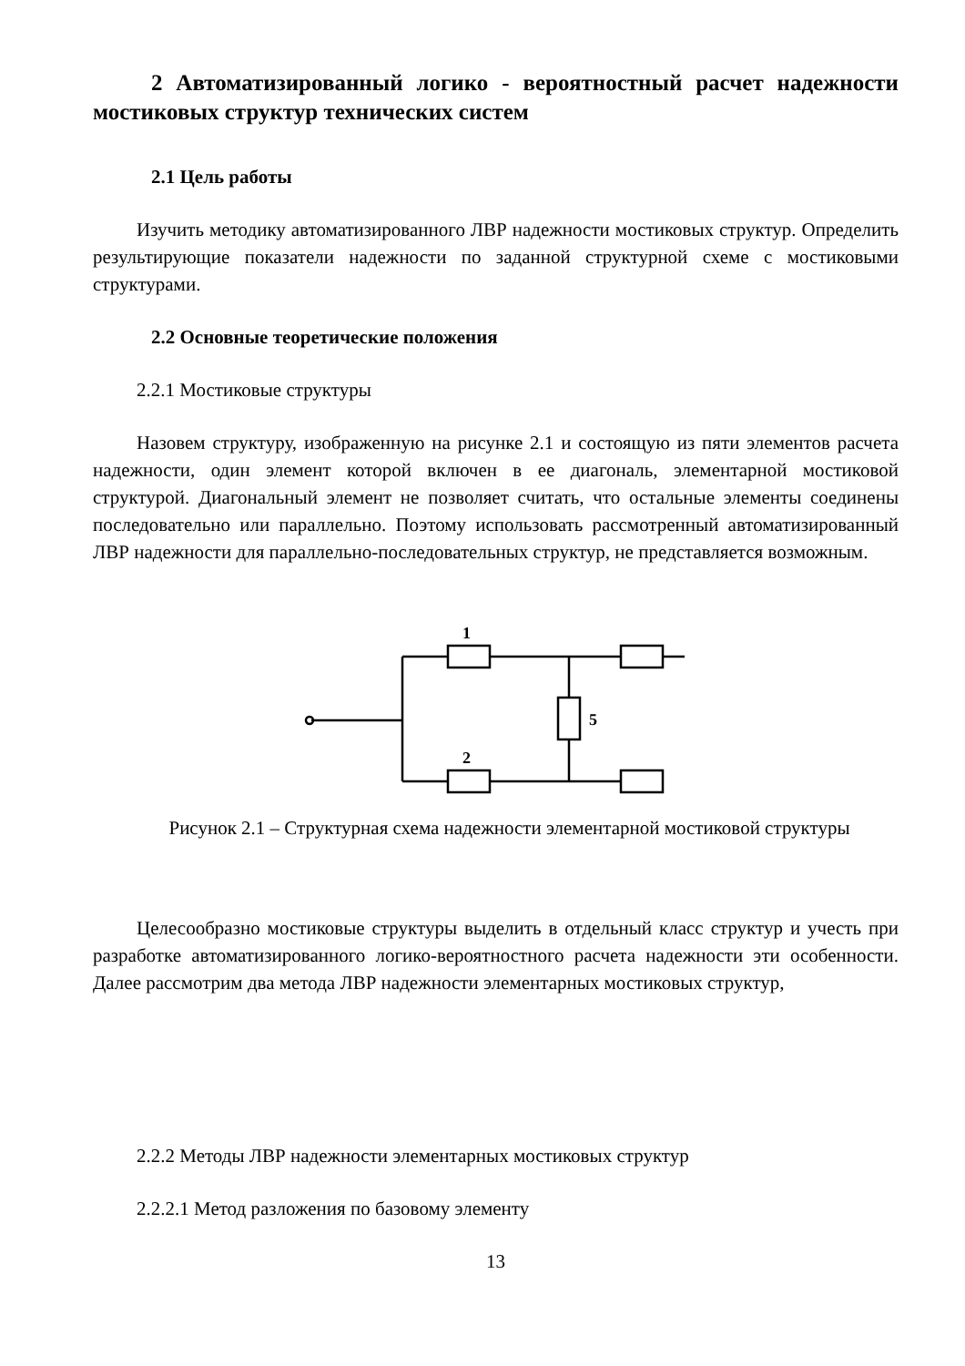2 Автоматизированный логико - вероятностный расчет надежности мостиковых структур технических систем
2.1 Цель работы
Изучить методику автоматизированного ЛВР надежности мостиковых структур. Определить результирующие показатели надежности по заданной структурной схеме с мостиковыми структурами.
2.2 Основные теоретические положения
2.2.1 Мостиковые структуры
Назовем структуру, изображенную на рисунке 2.1 и состоящую из пяти элементов расчета надежности, один элемент которой включен в ее диагональ, элементарной мостиковой структурой. Диагональный элемент не позволяет считать, что остальные элементы соединены последовательно или параллельно. Поэтому использовать рассмотренный автоматизированный ЛВР надежности для параллельно-последовательных структур, не представляется возможным.
1
2
5
Рисунок 2.1 – Структурная схема надежности элементарной мостиковой структуры
Целесообразно мостиковые структуры выделить в отдельный класс структур и учесть при разработке автоматизированного логико-вероятностного расчета надежности эти особенности. Далее рассмотрим два метода ЛВР надежности элементарных мостиковых структур,
2.2.2 Методы ЛВР надежности элементарных мостиковых структур
2.2.2.1 Метод разложения по базовому элементу
13